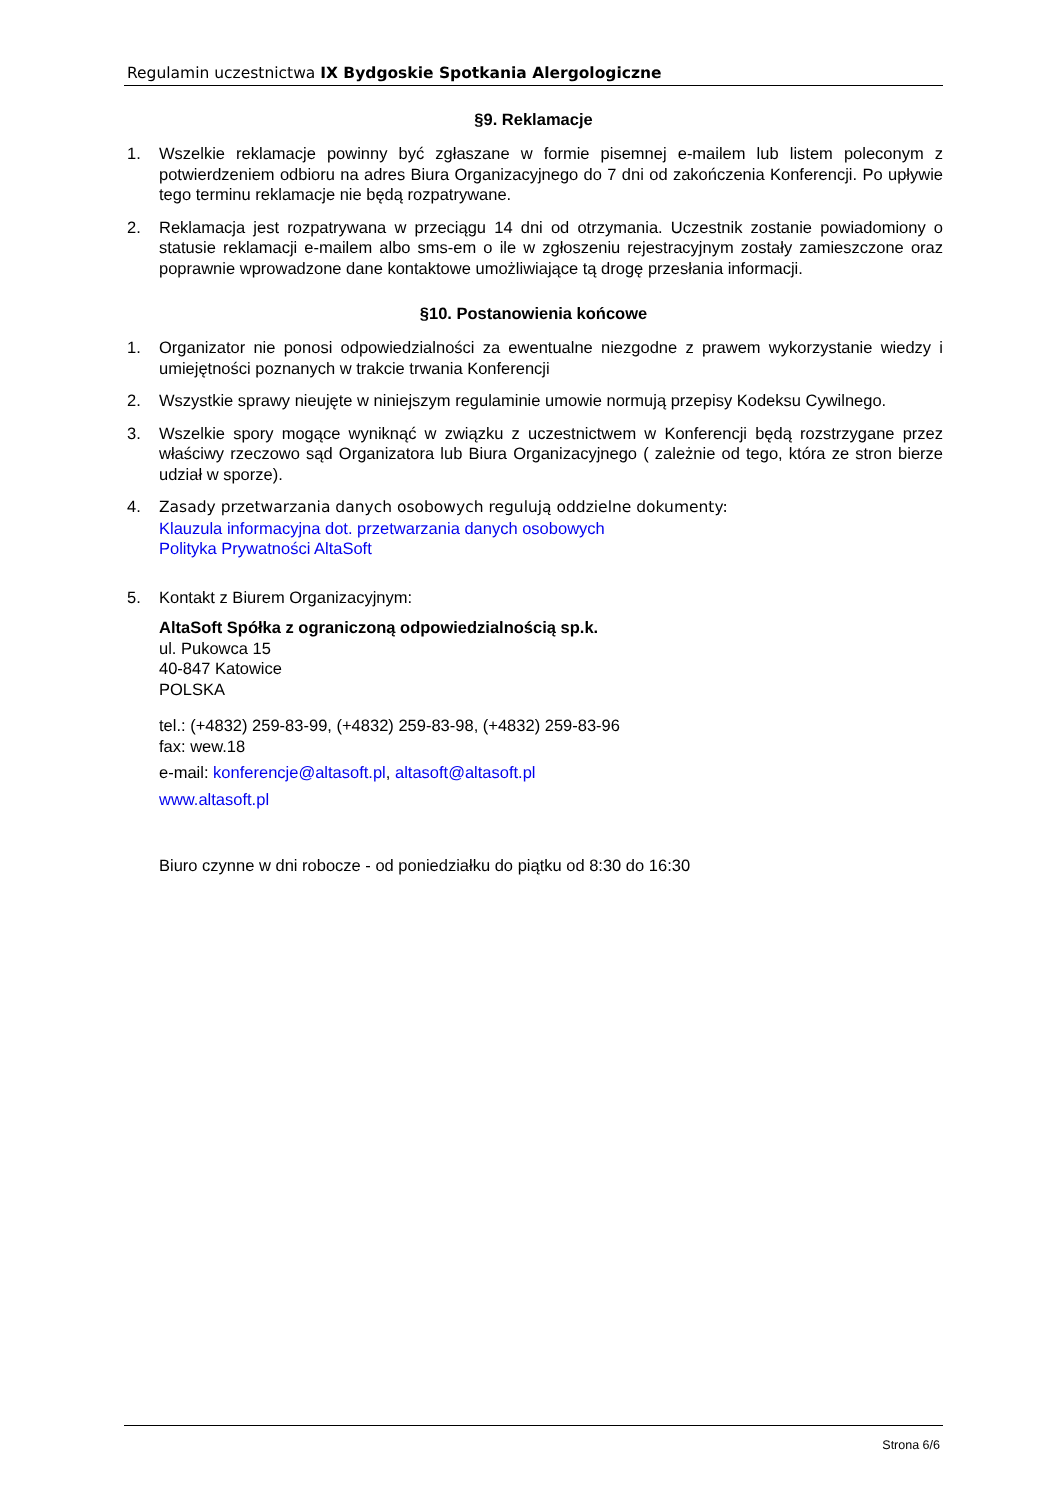Regulamin uczestnictwa IX Bydgoskie Spotkania Alergologiczne
§9. Reklamacje
1. Wszelkie reklamacje powinny być zgłaszane w formie pisemnej e-mailem lub listem poleconym z potwierdzeniem odbioru na adres Biura Organizacyjnego do 7 dni od zakończenia Konferencji. Po upływie tego terminu reklamacje nie będą rozpatrywane.
2. Reklamacja jest rozpatrywana w przeciągu 14 dni od otrzymania. Uczestnik zostanie powiadomiony o statusie reklamacji e-mailem albo sms-em o ile w zgłoszeniu rejestracyjnym zostały zamieszczone oraz poprawnie wprowadzone dane kontaktowe umożliwiające tą drogę przesłania informacji.
§10. Postanowienia końcowe
1. Organizator nie ponosi odpowiedzialności za ewentualne niezgodne z prawem wykorzystanie wiedzy i umiejętności poznanych w trakcie trwania Konferencji
2. Wszystkie sprawy nieujęte w niniejszym regulaminie umowie normują przepisy Kodeksu Cywilnego.
3. Wszelkie spory mogące wyniknąć w związku z uczestnictwem w Konferencji będą rozstrzygane przez właściwy rzeczowo sąd Organizatora lub Biura Organizacyjnego ( zależnie od tego, która ze stron bierze udział w sporze).
4. Zasady przetwarzania danych osobowych regulują oddzielne dokumenty:
Klauzula informacyjna dot. przetwarzania danych osobowych
Polityka Prywatności AltaSoft
5. Kontakt z Biurem Organizacyjnym:
AltaSoft Spółka z ograniczoną odpowiedzialnością sp.k.
ul. Pukowca 15
40-847 Katowice
POLSKA
tel.: (+4832) 259-83-99, (+4832) 259-83-98, (+4832) 259-83-96
fax: wew.18
e-mail: konferencje@altasoft.pl, altasoft@altasoft.pl
www.altasoft.pl
Biuro czynne w dni robocze - od poniedziałku do piątku od 8:30 do 16:30
Strona 6/6